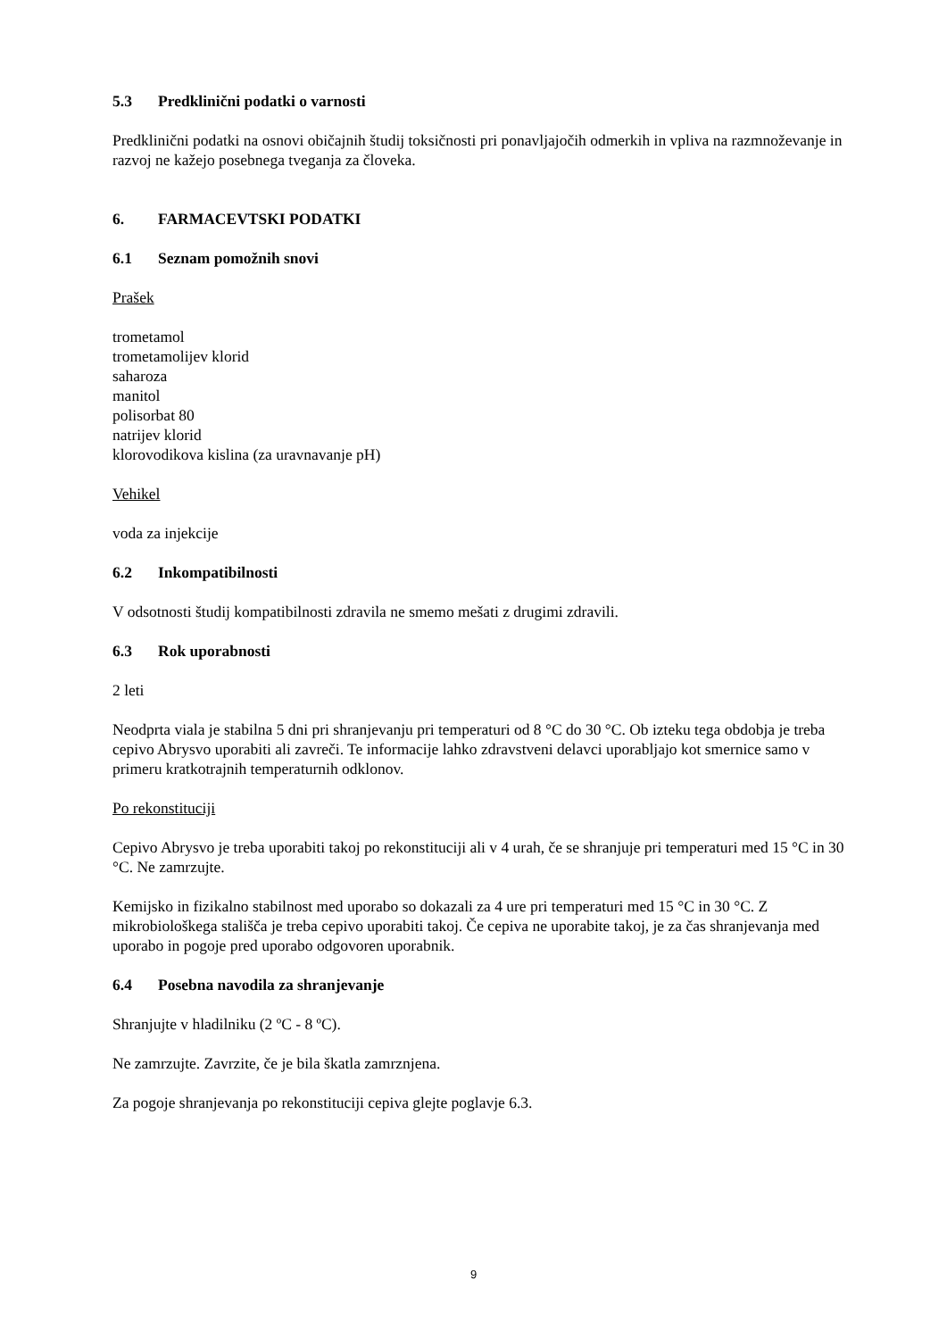5.3 Predklinični podatki o varnosti
Predklinični podatki na osnovi običajnih študij toksičnosti pri ponavljajočih odmerkih in vpliva na razmnoževanje in razvoj ne kažejo posebnega tveganja za človeka.
6. FARMACEVTSKI PODATKI
6.1 Seznam pomožnih snovi
Prašek
trometamol
trometamolijev klorid
saharoza
manitol
polisorbat 80
natrijev klorid
klorovodikova kislina (za uravnavanje pH)
Vehikel
voda za injekcije
6.2 Inkompatibilnosti
V odsotnosti študij kompatibilnosti zdravila ne smemo mešati z drugimi zdravili.
6.3 Rok uporabnosti
2 leti
Neodprta viala je stabilna 5 dni pri shranjevanju pri temperaturi od 8 °C do 30 °C. Ob izteku tega obdobja je treba cepivo Abrysvo uporabiti ali zavreči. Te informacije lahko zdravstveni delavci uporabljajo kot smernice samo v primeru kratkotrajnih temperaturnih odklonov.
Po rekonstituciji
Cepivo Abrysvo je treba uporabiti takoj po rekonstituciji ali v 4 urah, če se shranjuje pri temperaturi med 15 °C in 30 °C. Ne zamrzujte.
Kemijsko in fizikalno stabilnost med uporabo so dokazali za 4 ure pri temperaturi med 15 °C in 30 °C. Z mikrobiološkega stališča je treba cepivo uporabiti takoj. Če cepiva ne uporabite takoj, je za čas shranjevanja med uporabo in pogoje pred uporabo odgovoren uporabnik.
6.4 Posebna navodila za shranjevanje
Shranjujte v hladilniku (2 ºC - 8 ºC).
Ne zamrzujte. Zavrzite, če je bila škatla zamrznjena.
Za pogoje shranjevanja po rekonstituciji cepiva glejte poglavje 6.3.
9